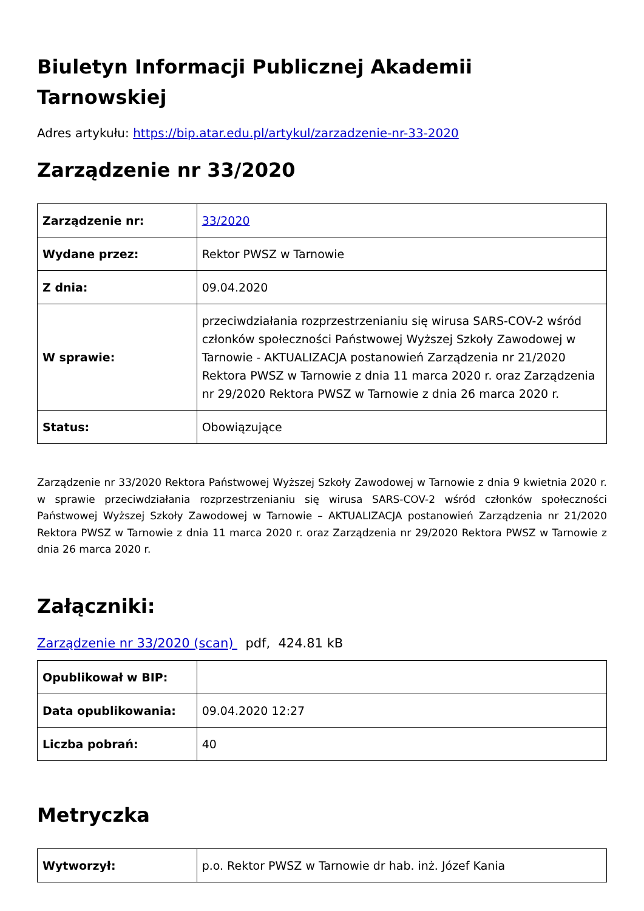Biuletyn Informacji Publicznej Akademii Tarnowskiej
Adres artykułu: https://bip.atar.edu.pl/artykul/zarzadzenie-nr-33-2020
Zarządzenie nr 33/2020
| Zarządzenie nr: | 33/2020 |
| Wydane przez: | Rektor PWSZ w Tarnowie |
| Z dnia: | 09.04.2020 |
| W sprawie: | przeciwdziałania rozprzestrzenianiu się wirusa SARS-COV-2 wśród członków społeczności Państwowej Wyższej Szkoły Zawodowej w Tarnowie - AKTUALIZACJA postanowień Zarządzenia nr 21/2020 Rektora PWSZ w Tarnowie z dnia 11 marca 2020 r. oraz Zarządzenia nr 29/2020 Rektora PWSZ w Tarnowie z dnia 26 marca 2020 r. |
| Status: | Obowiązujące |
Zarządzenie nr 33/2020 Rektora Państwowej Wyższej Szkoły Zawodowej w Tarnowie z dnia 9 kwietnia 2020 r. w sprawie przeciwdziałania rozprzestrzenianiu się wirusa SARS-COV-2 wśród członków społeczności Państwowej Wyższej Szkoły Zawodowej w Tarnowie – AKTUALIZACJA postanowień Zarządzenia nr 21/2020 Rektora PWSZ w Tarnowie z dnia 11 marca 2020 r. oraz Zarządzenia nr 29/2020 Rektora PWSZ w Tarnowie z dnia 26 marca 2020 r.
Załączniki:
Zarządzenie nr 33/2020 (scan) pdf, 424.81 kB
| Opublikował w BIP: | |
| Data opublikowania: | 09.04.2020 12:27 |
| Liczba pobrań: | 40 |
Metryczka
| Wytworzył: | p.o. Rektor PWSZ w Tarnowie dr hab. inż. Józef Kania |